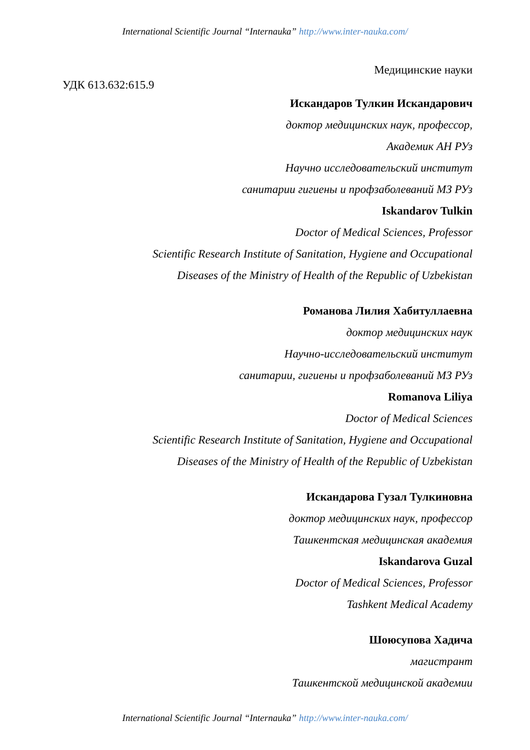International Scientific Journal “Internauka” http://www.inter-nauka.com/
Медицинские науки
УДК 613.632:615.9
Искандаров Тулкин Искандарович
доктор медицинских наук, профессор,
Академик АН РУз
Научно исследовательский институт
санитарии гигиены и профзаболеваний МЗ РУз
Iskandarov Tulkin
Doctor of Medical Sciences, Professor
Scientific Research Institute of Sanitation, Hygiene and Occupational
Diseases of the Ministry of Health of the Republic of Uzbekistan
Романова Лилия Хабитуллаевна
доктор медицинских наук
Научно-исследовательский институт
санитарии, гигиены и профзаболеваний МЗ РУз
Romanova Liliya
Doctor of Medical Sciences
Scientific Research Institute of Sanitation, Hygiene and Occupational
Diseases of the Ministry of Health of the Republic of Uzbekistan
Искандарова Гузал Тулкиновна
доктор медицинских наук, профессор
Ташкентская медицинская академия
Iskandarova Guzal
Doctor of Medical Sciences, Professor
Tashkent Medical Academy
Шоюсупова Хадича
магистрант
Ташкентской медицинской академии
International Scientific Journal “Internauka” http://www.inter-nauka.com/